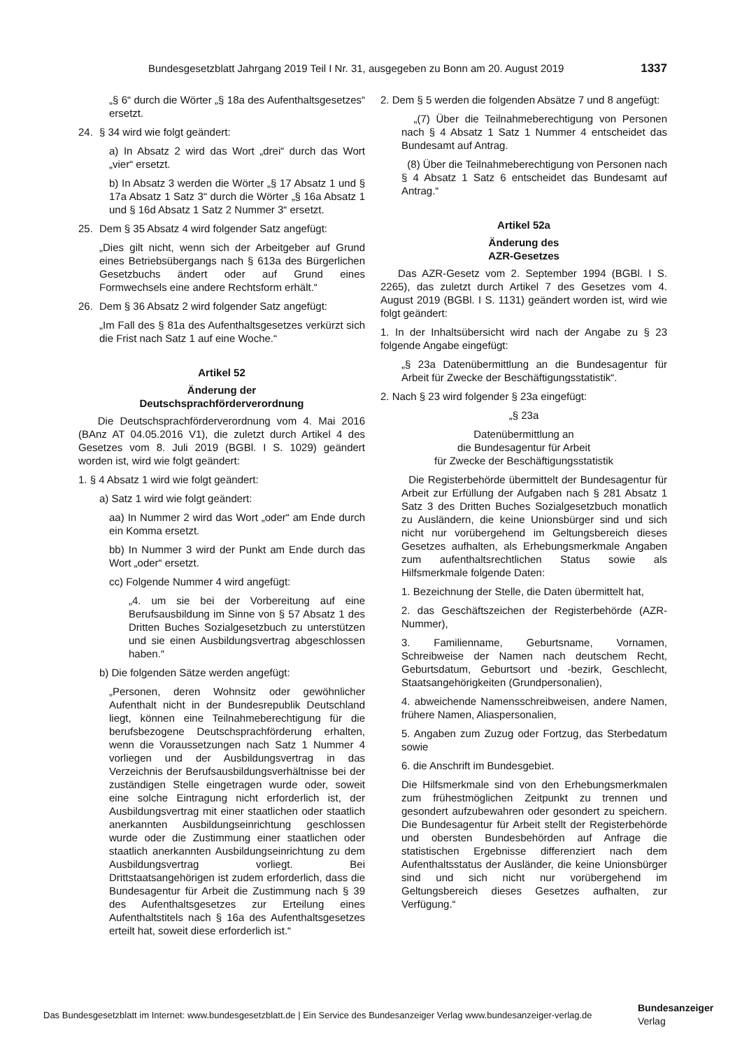Bundesgesetzblatt Jahrgang 2019 Teil I Nr. 31, ausgegeben zu Bonn am 20. August 2019 1337
„§ 6“ durch die Wörter „§ 18a des Aufenthaltsgesetzes“ ersetzt.
24. § 34 wird wie folgt geändert:
a) In Absatz 2 wird das Wort „drei“ durch das Wort „vier“ ersetzt.
b) In Absatz 3 werden die Wörter „§ 17 Absatz 1 und § 17a Absatz 1 Satz 3“ durch die Wörter „§ 16a Absatz 1 und § 16d Absatz 1 Satz 2 Nummer 3“ ersetzt.
25. Dem § 35 Absatz 4 wird folgender Satz angefügt:
„Dies gilt nicht, wenn sich der Arbeitgeber auf Grund eines Betriebsübergangs nach § 613a des Bürgerlichen Gesetzbuchs ändert oder auf Grund eines Formwechsels eine andere Rechtsform erhält.“
26. Dem § 36 Absatz 2 wird folgender Satz angefügt:
„Im Fall des § 81a des Aufenthaltsgesetzes verkürzt sich die Frist nach Satz 1 auf eine Woche.“
Artikel 52
Änderung der
Deutschsprachförderverordnung
Die Deutschsprachförderverordnung vom 4. Mai 2016 (BAnz AT 04.05.2016 V1), die zuletzt durch Artikel 4 des Gesetzes vom 8. Juli 2019 (BGBl. I S. 1029) geändert worden ist, wird wie folgt geändert:
1. § 4 Absatz 1 wird wie folgt geändert:
a) Satz 1 wird wie folgt geändert:
aa) In Nummer 2 wird das Wort „oder“ am Ende durch ein Komma ersetzt.
bb) In Nummer 3 wird der Punkt am Ende durch das Wort „oder“ ersetzt.
cc) Folgende Nummer 4 wird angefügt:
„4. um sie bei der Vorbereitung auf eine Berufsausbildung im Sinne von § 57 Absatz 1 des Dritten Buches Sozialgesetzbuch zu unterstützen und sie einen Ausbildungsvertrag abgeschlossen haben.“
b) Die folgenden Sätze werden angefügt:
„Personen, deren Wohnsitz oder gewöhnlicher Aufenthalt nicht in der Bundesrepublik Deutschland liegt, können eine Teilnahmeberechtigung für die berufsbezogene Deutschsprachförderung erhalten, wenn die Voraussetzungen nach Satz 1 Nummer 4 vorliegen und der Ausbildungsvertrag in das Verzeichnis der Berufsausbildungsverhältnisse bei der zuständigen Stelle eingetragen wurde oder, soweit eine solche Eintragung nicht erforderlich ist, der Ausbildungsvertrag mit einer staatlichen oder staatlich anerkannten Ausbildungseinrichtung geschlossen wurde oder die Zustimmung einer staatlichen oder staatlich anerkannten Ausbildungseinrichtung zu dem Ausbildungsvertrag vorliegt. Bei Drittstaatsangehörigen ist zudem erforderlich, dass die Bundesagentur für Arbeit die Zustimmung nach § 39 des Aufenthaltsgesetzes zur Erteilung eines Aufenthaltstitels nach § 16a des Aufenthaltsgesetzes erteilt hat, soweit diese erforderlich ist.“
2. Dem § 5 werden die folgenden Absätze 7 und 8 angefügt:
„(7) Über die Teilnahmeberechtigung von Personen nach § 4 Absatz 1 Satz 1 Nummer 4 entscheidet das Bundesamt auf Antrag.
(8) Über die Teilnahmeberechtigung von Personen nach § 4 Absatz 1 Satz 6 entscheidet das Bundesamt auf Antrag.“
Artikel 52a
Änderung des
AZR-Gesetzes
Das AZR-Gesetz vom 2. September 1994 (BGBl. I S. 2265), das zuletzt durch Artikel 7 des Gesetzes vom 4. August 2019 (BGBl. I S. 1131) geändert worden ist, wird wie folgt geändert:
1. In der Inhaltsübersicht wird nach der Angabe zu § 23 folgende Angabe eingefügt:
„§ 23a Datenübermittlung an die Bundesagentur für Arbeit für Zwecke der Beschäftigungsstatistik“.
2. Nach § 23 wird folgender § 23a eingefügt:
„§ 23a
Datenübermittlung an
die Bundesagentur für Arbeit
für Zwecke der Beschäftigungsstatistik
Die Registerbehörde übermittelt der Bundesagentur für Arbeit zur Erfüllung der Aufgaben nach § 281 Absatz 1 Satz 3 des Dritten Buches Sozialgesetzbuch monatlich zu Ausländern, die keine Unionsbürger sind und sich nicht nur vorübergehend im Geltungsbereich dieses Gesetzes aufhalten, als Erhebungsmerkmale Angaben zum aufenthaltsrechtlichen Status sowie als Hilfsmerkmale folgende Daten:
1. Bezeichnung der Stelle, die Daten übermittelt hat,
2. das Geschäftszeichen der Registerbehörde (AZR-Nummer),
3. Familienname, Geburtsname, Vornamen, Schreibweise der Namen nach deutschem Recht, Geburtsdatum, Geburtsort und -bezirk, Geschlecht, Staatsangehörigkeiten (Grundpersonalien),
4. abweichende Namensschreibweisen, andere Namen, frühere Namen, Aliaspersonalien,
5. Angaben zum Zuzug oder Fortzug, das Sterbedatum sowie
6. die Anschrift im Bundesgebiet.
Die Hilfsmerkmale sind von den Erhebungsmerkmalen zum frühestmöglichen Zeitpunkt zu trennen und gesondert aufzubewahren oder gesondert zu speichern. Die Bundesagentur für Arbeit stellt der Registerbehörde und obersten Bundesbehörden auf Anfrage die statistischen Ergebnisse differenziert nach dem Aufenthaltsstatus der Ausländer, die keine Unionsbürger sind und sich nicht nur vorübergehend im Geltungsbereich dieses Gesetzes aufhalten, zur Verfügung.“
Das Bundesgesetzblatt im Internet: www.bundesgesetzblatt.de | Ein Service des Bundesanzeiger Verlag www.bundesanzeiger-verlag.de
Bundesanzeiger
Verlag